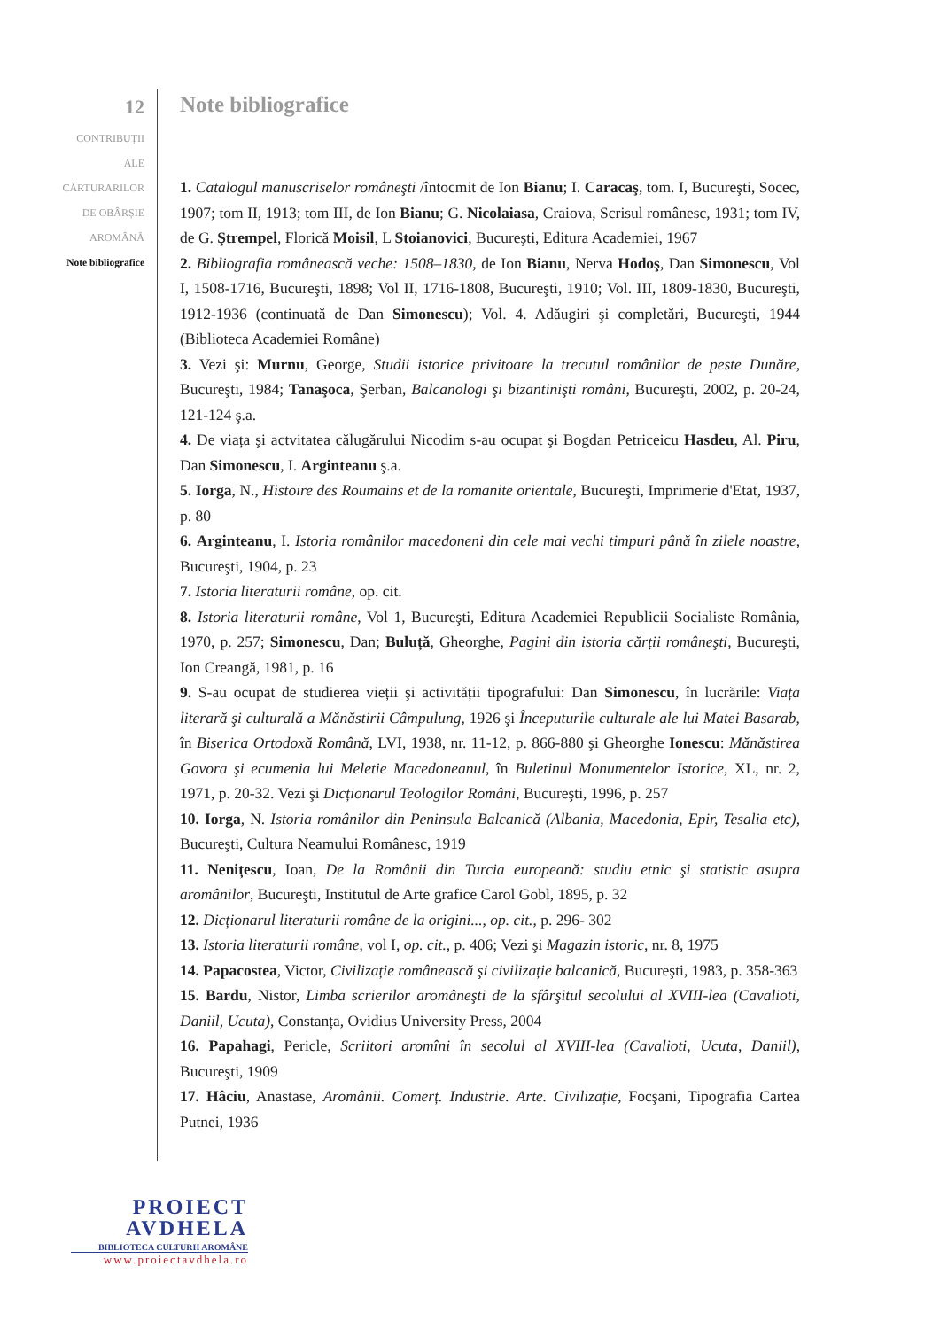12
CONTRIBUȚII
ALE
CĂRTURARILOR
DE OBÂRȘIE
AROMÂNĂ
Note bibliografice
Note bibliografice
1. Catalogul manuscriselor româneşti /întocmit de Ion Bianu; I. Caracaş, tom. I, Bucureşti, Socec, 1907; tom II, 1913; tom III, de Ion Bianu; G. Nicolaiasa, Craiova, Scrisul românesc, 1931; tom IV, de G. Ştrempel, Florică Moisil, L Stoianovici, Bucureşti, Editura Academiei, 1967
2. Bibliografia românească veche: 1508–1830, de Ion Bianu, Nerva Hodoş, Dan Simonescu, Vol I, 1508-1716, Bucureşti, 1898; Vol II, 1716-1808, Bucureşti, 1910; Vol. III, 1809-1830, Bucureşti, 1912-1936 (continuată de Dan Simonescu); Vol. 4. Adăugiri şi completări, Bucureşti, 1944 (Biblioteca Academiei Române)
3. Vezi şi: Murnu, George, Studii istorice privitoare la trecutul românilor de peste Dunăre, Bucureşti, 1984; Tanaşoca, Şerban, Balcanologi şi bizantinişti români, Bucureşti, 2002, p. 20-24, 121-124 ş.a.
4. De viața şi actvitatea călugărului Nicodim s-au ocupat şi Bogdan Petriceicu Hasdeu, Al. Piru, Dan Simonescu, I. Arginteanu ş.a.
5. Iorga, N., Histoire des Roumains et de la romanite orientale, Bucureşti, Imprimerie d'Etat, 1937, p. 80
6. Arginteanu, I. Istoria românilor macedoneni din cele mai vechi timpuri până în zilele noastre, Bucureşti, 1904, p. 23
7. Istoria literaturii române, op. cit.
8. Istoria literaturii române, Vol 1, Bucureşti, Editura Academiei Republicii Socialiste România, 1970, p. 257; Simonescu, Dan; Buluță, Gheorghe, Pagini din istoria cărții româneşti, Bucureşti, Ion Creangă, 1981, p. 16
9. S-au ocupat de studierea vieții şi activității tipografului: Dan Simonescu, în lucrările: Viața literară şi culturală a Mănăstirii Câmpulung, 1926 şi Începuturile culturale ale lui Matei Basarab, în Biserica Ortodoxă Română, LVI, 1938, nr. 11-12, p. 866-880 şi Gheorghe Ionescu: Mănăstirea Govora şi ecumenia lui Meletie Macedoneanul, în Buletinul Monumentelor Istorice, XL, nr. 2, 1971, p. 20-32. Vezi şi Dicționarul Teologilor Români, Bucureşti, 1996, p. 257
10. Iorga, N. Istoria românilor din Peninsula Balcanică (Albania, Macedonia, Epir, Tesalia etc), Bucureşti, Cultura Neamului Românesc, 1919
11. Nenițescu, Ioan, De la Românii din Turcia europeană: studiu etnic şi statistic asupra aromânilor, Bucureşti, Institutul de Arte grafice Carol Gobl, 1895, p. 32
12. Dicționarul literaturii române de la origini..., op. cit., p. 296- 302
13. Istoria literaturii române, vol I, op. cit., p. 406; Vezi şi Magazin istoric, nr. 8, 1975
14. Papacostea, Victor, Civilizație românească şi civilizație balcanică, Bucureşti, 1983, p. 358-363
15. Bardu, Nistor, Limba scrierilor aromâneşti de la sfârşitul secolului al XVIII-lea (Cavalioti, Daniil, Ucuta), Constanța, Ovidius University Press, 2004
16. Papahagi, Pericle, Scriitori aromîni în secolul al XVIII-lea (Cavalioti, Ucuta, Daniil), Bucureşti, 1909
17. Hâciu, Anastase, Aromânii. Comerț. Industrie. Arte. Civilizație, Focşani, Tipografia Cartea Putnei, 1936
PROIECT
AVDHELA
BIBLIOTECA CULTURII AROMÂNE
www.proiectavdhela.ro